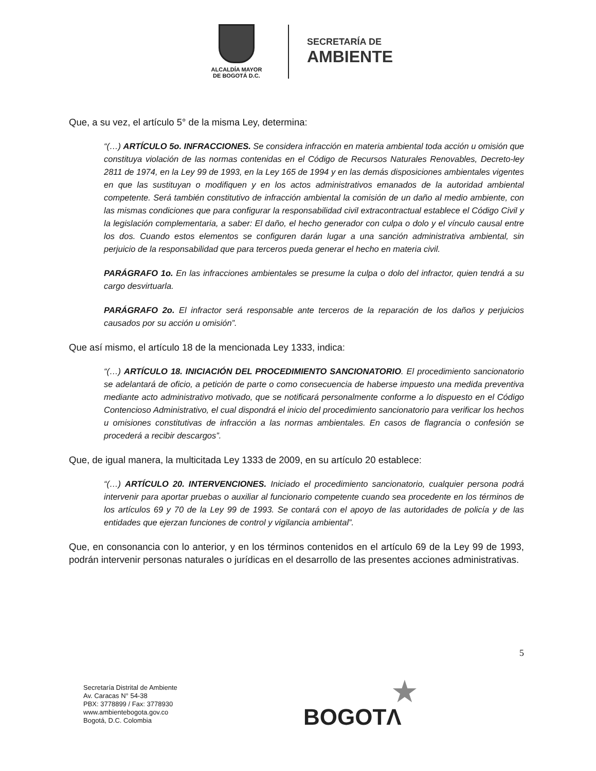ALCALDÍA MAYOR
DE BOGOTÁ D.C.
SECRETARÍA DE
AMBIENTE
Que, a su vez, el artículo 5° de la misma Ley, determina:
“(…) ARTÍCULO 5o. INFRACCIONES. Se considera infracción en materia ambiental toda acción u omisión que constituya violación de las normas contenidas en el Código de Recursos Naturales Renovables, Decreto-ley 2811 de 1974, en la Ley 99 de 1993, en la Ley 165 de 1994 y en las demás disposiciones ambientales vigentes en que las sustituyan o modifiquen y en los actos administrativos emanados de la autoridad ambiental competente. Será también constitutivo de infracción ambiental la comisión de un daño al medio ambiente, con las mismas condiciones que para configurar la responsabilidad civil extracontractual establece el Código Civil y la legislación complementaria, a saber: El daño, el hecho generador con culpa o dolo y el vínculo causal entre los dos. Cuando estos elementos se configuren darán lugar a una sanción administrativa ambiental, sin perjuicio de la responsabilidad que para terceros pueda generar el hecho en materia civil.
PARÁGRAFO 1o. En las infracciones ambientales se presume la culpa o dolo del infractor, quien tendrá a su cargo desvirtuarla.
PARÁGRAFO 2o. El infractor será responsable ante terceros de la reparación de los daños y perjuicios causados por su acción u omisión”.
Que así mismo, el artículo 18 de la mencionada Ley 1333, indica:
“(…) ARTÍCULO 18. INICIACIÓN DEL PROCEDIMIENTO SANCIONATORIO. El procedimiento sancionatorio se adelantará de oficio, a petición de parte o como consecuencia de haberse impuesto una medida preventiva mediante acto administrativo motivado, que se notificará personalmente conforme a lo dispuesto en el Código Contencioso Administrativo, el cual dispondrá el inicio del procedimiento sancionatorio para verificar los hechos u omisiones constitutivas de infracción a las normas ambientales. En casos de flagrancia o confesión se procederá a recibir descargos”.
Que, de igual manera, la multicitada Ley 1333 de 2009, en su artículo 20 establece:
“(…) ARTÍCULO 20. INTERVENCIONES. Iniciado el procedimiento sancionatorio, cualquier persona podrá intervenir para aportar pruebas o auxiliar al funcionario competente cuando sea procedente en los términos de los artículos 69 y 70 de la Ley 99 de 1993. Se contará con el apoyo de las autoridades de policía y de las entidades que ejerzan funciones de control y vigilancia ambiental”.
Que, en consonancia con lo anterior, y en los términos contenidos en el artículo 69 de la Ley 99 de 1993, podrán intervenir personas naturales o jurídicas en el desarrollo de las presentes acciones administrativas.
5
Secretaría Distrital de Ambiente
Av. Caracas N° 54-38
PBX: 3778899 / Fax: 3778930
www.ambientebogota.gov.co
Bogotá, D.C. Colombia
★
BOGOTΛ